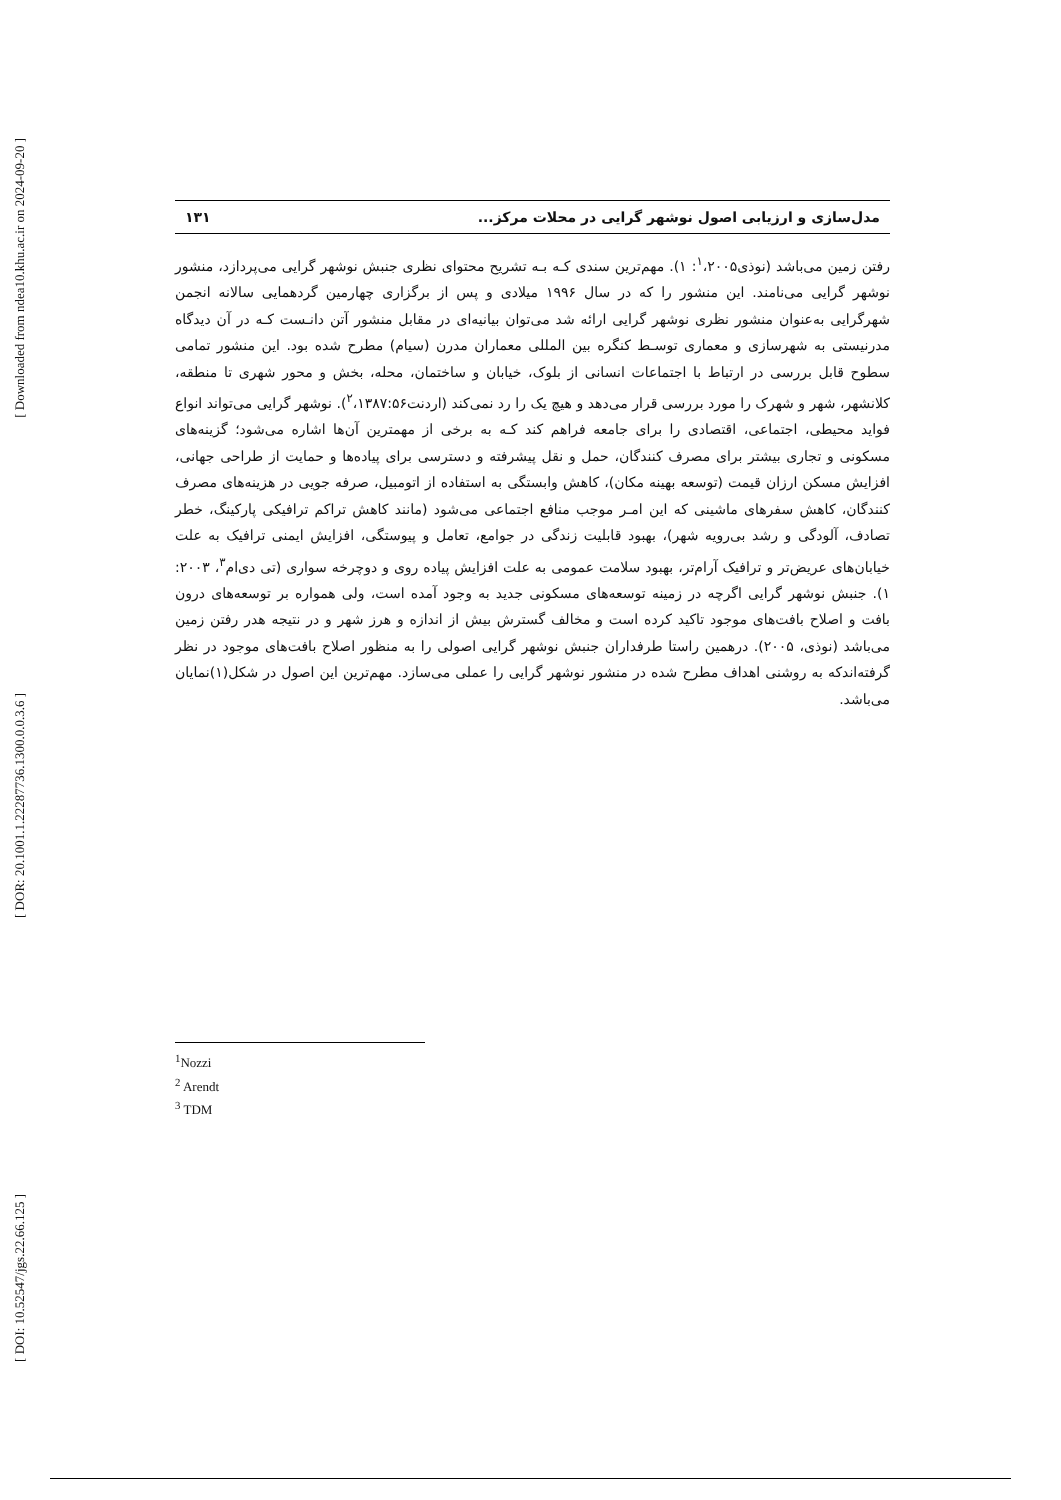[ Downloaded from ndea10.khu.ac.ir on 2024-09-20 ]
[ DOR: 20.1001.1.22287736.1300.0.0.3.6 ]
[ DOI: 10.52547/jgs.22.66.125 ]
مدل‌سازی و ارزیابی اصول نوشهر گرایی در محلات مرکز... ۱۳۱
رفتن زمین می‌باشد (نوذی<sup>۱</sup>،۲۰۰۵: ۱). مهم‌ترین سندی کـه بـه تشریح محتوای نظری جنبش نوشهر گرایی می‌پردازد، منشور نوشهر گرایی می‌نامند. این منشور را که در سال ۱۹۹۶ میلادی و پس از برگزاری چهارمین گردهمایی سالانه انجمن شهرگرایی به‌عنوان منشور نظری نوشهر گرایی ارائه شد می‌توان بیانیه‌ای در مقابل منشور آتن دانـست کـه در آن دیدگاه مدرنیستی به شهرسازی و معماری توسـط کنگره بین المللی معماران مدرن (سیام) مطرح شده بود. این منشور تمامی سطوح قابل بررسی در ارتباط با اجتماعات انسانی از بلوک، خیابان و ساختمان، محله، بخش و محور شهری تا منطقه، کلانشهر، شهر و شهرک را مورد بررسی قرار می‌دهد و هیچ یک را رد نمی‌کند (اردنت<sup>۲</sup>،۱۳۸۷:۵۶). نوشهر گرایی می‌تواند انواع فواید محیطی، اجتماعی، اقتصادی را برای جامعه فراهم کند کـه به برخی از مهمترین آن‌ها اشاره می‌شود؛ گزینه‌های مسکونی و تجاری بیشتر برای مصرف کنندگان، حمل و نقل پیشرفته و دسترسی برای پیاده‌ها و حمایت از طراحی جهانی، افزایش مسکن ارزان قیمت (توسعه بهینه مکان)، کاهش وابستگی به استفاده از اتومبیل، صرفه جویی در هزینه‌های مصرف کنندگان، کاهش سفرهای ماشینی که این امـر موجب منافع اجتماعی می‌شود (مانند کاهش تراکم ترافیکی پارکینگ، خطر تصادف، آلودگی و رشد بی‌رویه شهر)، بهبود قابلیت زندگی در جوامع، تعامل و پیوستگی، افزایش ایمنی ترافیک به علت خیابان‌های عریض‌تر و ترافیک آرام‌تر، بهبود سلامت عمومی به علت افزایش پیاده روی و دوچرخه سواری (تی دی‌ام<sup>۳</sup>، ۲۰۰۳: ۱). جنبش نوشهر گرایی اگرچه در زمینه توسعه‌های مسکونی جدید به وجود آمده است، ولی همواره بر توسعه‌های درون بافت و اصلاح بافت‌های موجود تاکید کرده است و مخالف گسترش بیش از اندازه و هرز شهر و در نتیجه هدر رفتن زمین می‌باشد (نوذی، ۲۰۰۵). درهمین راستا طرفداران جنبش نوشهر گرایی اصولی را به منظور اصلاح بافت‌های موجود در نظر گرفته‌اندکه به روشنی اهداف مطرح شده در منشور نوشهر گرایی را عملی می‌سازد. مهم‌ترین این اصول در شکل(۱)نمایان می‌باشد.
<sup>1</sup> Nozzi
<sup>2</sup> Arendt
<sup>3</sup> TDM